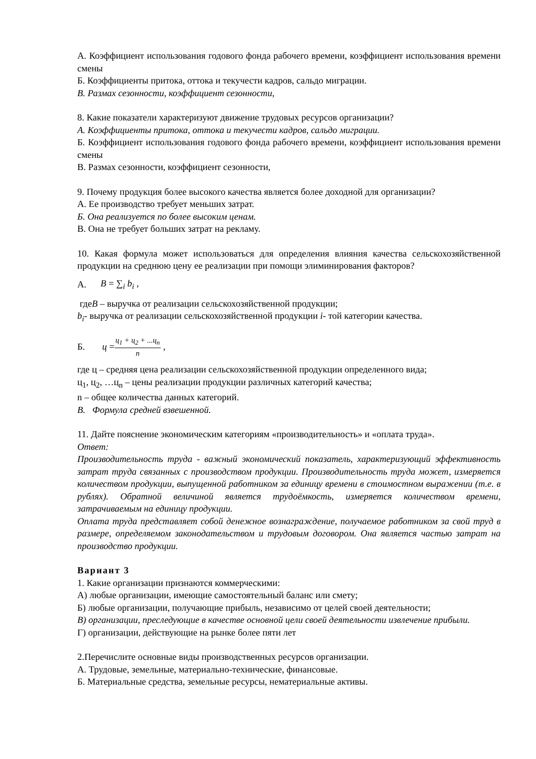А. Коэффициент использования годового фонда рабочего времени, коэффициент использования времени смены
Б. Коэффициенты притока, оттока и текучести кадров, сальдо миграции.
В. Размах сезонности, коэффициент сезонности,
8. Какие показатели характеризуют движение трудовых ресурсов организации?
А. Коэффициенты притока, оттока и текучести кадров, сальдо миграции.
Б. Коэффициент использования годового фонда рабочего времени, коэффициент использования времени смены
В. Размах сезонности, коэффициент сезонности,
9. Почему продукция более высокого качества является более доходной для организации?
А. Ее производство требует меньших затрат.
Б. Она реализуется по более высоким ценам.
В. Она не требует больших затрат на рекламу.
10. Какая формула может использоваться для определения влияния качества сельскохозяйственной продукции на среднюю цену ее реализации при помощи элиминирования факторов?
А. B = ∑<sub>i</sub> b<sub>i</sub> ,
гдеB – выручка от реализации сельскохозяйственной продукции;
b<sub>i</sub>- выручка от реализации сельскохозяйственной продукции i- той категории качества.
Б. ц = ц<sub>1</sub> + ц<sub>2</sub> + ...ц<sub>n</sub> n ,
где ц – средняя цена реализации сельскохозяйственной продукции определенного вида;
ц<sub>1</sub>, ц<sub>2</sub>, …ц<sub>n</sub> – цены реализации продукции различных категорий качества;
n – общее количества данных категорий.
В. Формула средней взвешенной.
11. Дайте пояснение экономическим категориям «производительность» и «оплата труда».
Ответ:
Производительность труда - важный экономический показатель, характеризующий эффективность затрат труда связанных с производством продукции. Производительность труда может, измеряется количеством продукции, выпущенной работником за единицу времени в стоимостном выражении (т.е. в рублях). Обратной величиной является трудоёмкость, измеряется количеством времени, затрачиваемым на единицу продукции.
Оплата труда представляет собой денежное вознаграждение, получаемое работником за свой труд в размере, определяемом законодательством и трудовым договором. Она является частью затрат на производство продукции.
Вариант 3
1. Какие организации признаются коммерческими:
А) любые организации, имеющие самостоятельный баланс или смету;
Б) любые организации, получающие прибыль, независимо от целей своей деятельности;
В) организации, преследующие в качестве основной цели своей деятельности извлечение прибыли.
Г) организации, действующие на рынке более пяти лет
2.Перечислите основные виды производственных ресурсов организации.
А. Трудовые, земельные, материально-технические, финансовые.
Б. Материальные средства, земельные ресурсы, нематериальные активы.